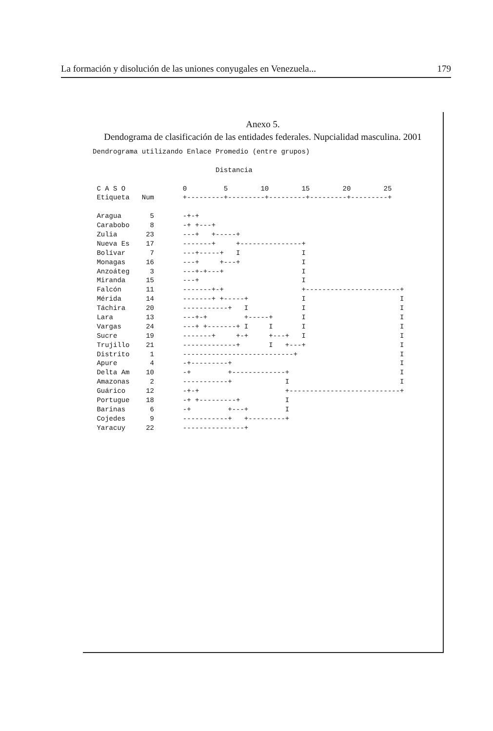La formación y disolución de las uniones conyugales en Venezuela... 179
Anexo 5.
Dendograma de clasificación de las entidades federales. Nupcialidad masculina. 2001
Dendrograma utilizando Enlace Promedio (entre grupos)

                              Distancia

 C A S O              0         5        10        15        20        25
 Etiqueta   Num       +---------+---------+---------+---------+---------+

 Aragua       5       -+-+
 Carabobo     8       -+ +---+
 Zulia       23       ---+   +-----+
 Nueva Es    17       -------+     +---------------+
 Bolívar      7       ---+-----+   I               I
 Monagas     16       ---+     +---+               I
 Anzoáteg     3       ---+-+---+                   I
 Miranda     15       ---+                         I
 Falcón      11       -------+-+                   +-----------------------+
 Mérida      14       -------+ +-----+             I                       I
 Táchira     20       -----------+   I             I                       I
 Lara        13       ---+-+         +-----+       I                       I
 Vargas      24       ---+ +-------+ I     I       I                       I
 Sucre       19       -------+     +-+     +---+   I                       I
 Trujillo    21       -------------+       I   +---+                       I
 Distrito     1       ---------------------------+                         I
 Apure        4       -+---------+                                         I
 Delta Am    10       -+         +-------------+                           I
 Amazonas     2       -----------+             I                           I
 Guárico     12       -+-+                     +---------------------------+
 Portugue    18       -+ +---------+           I
 Barinas      6       -+         +---+         I
 Cojedes      9       -----------+   +---------+
 Yaracuy     22       ---------------+